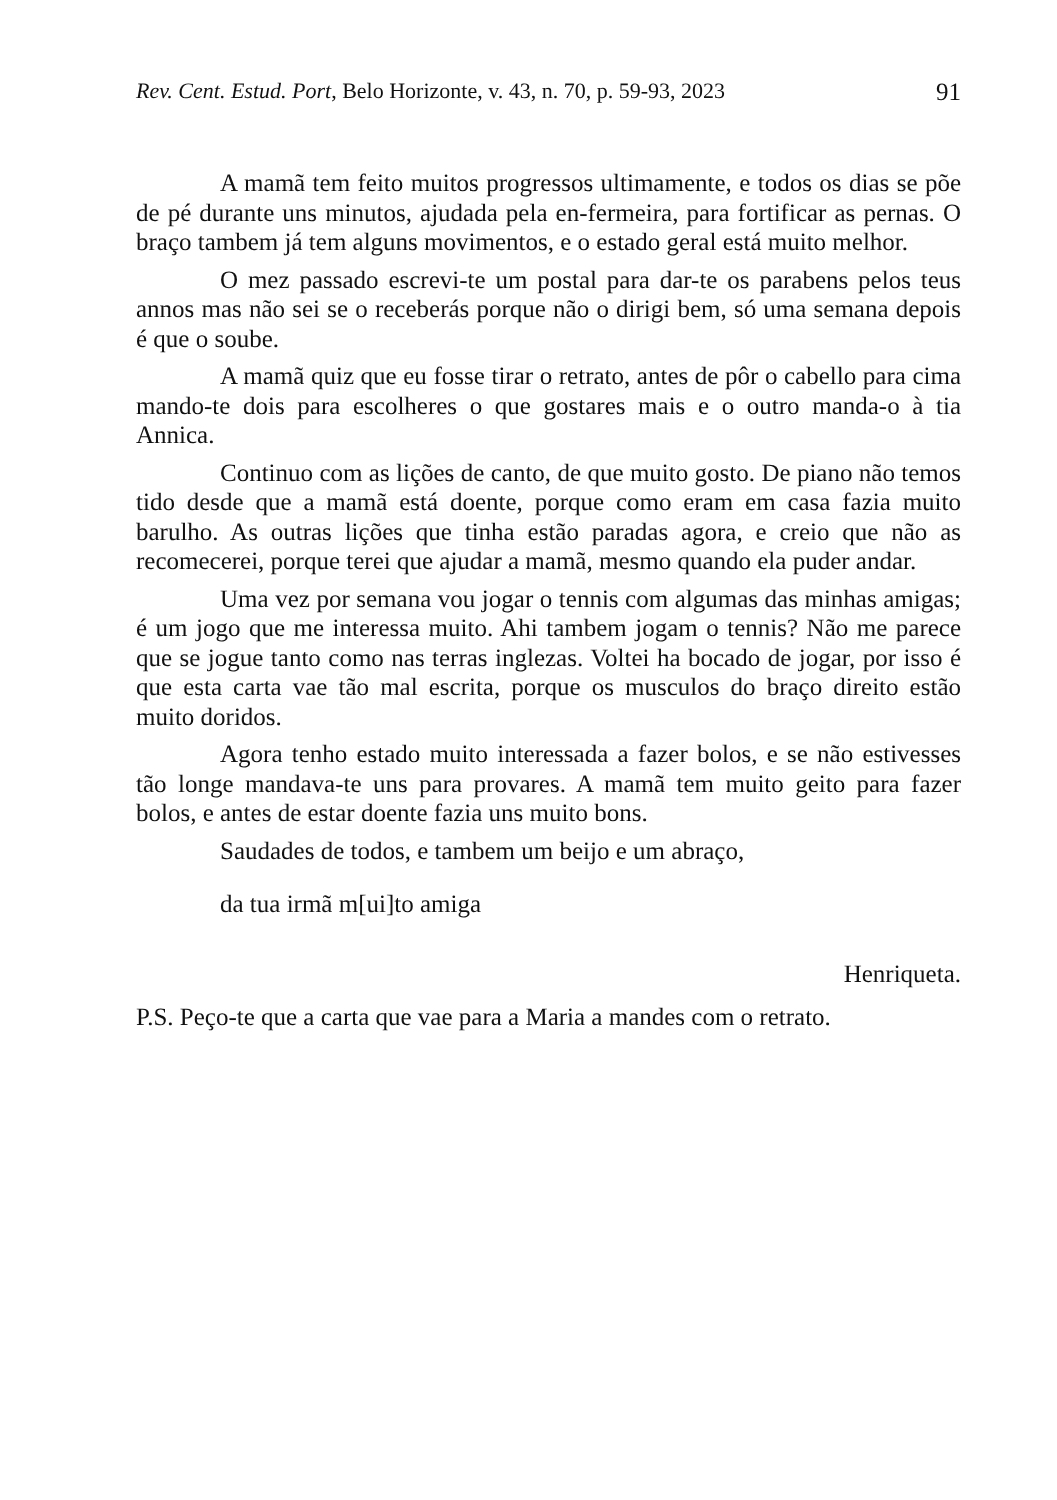Rev. Cent. Estud. Port, Belo Horizonte, v. 43, n. 70, p. 59-93, 2023 91
A mamã tem feito muitos progressos ultimamente, e todos os dias se põe de pé durante uns minutos, ajudada pela en-fermeira, para fortificar as pernas. O braço tambem já tem alguns movimentos, e o estado geral está muito melhor.
O mez passado escrevi-te um postal para dar-te os parabens pelos teus annos mas não sei se o receberás porque não o dirigi bem, só uma semana depois é que o soube.
A mamã quiz que eu fosse tirar o retrato, antes de pôr o cabello para cima mando-te dois para escolheres o que gostares mais e o outro manda-o à tia Annica.
Continuo com as lições de canto, de que muito gosto. De piano não temos tido desde que a mamã está doente, porque como eram em casa fazia muito barulho. As outras lições que tinha estão paradas agora, e creio que não as recomecerei, porque terei que ajudar a mamã, mesmo quando ela puder andar.
Uma vez por semana vou jogar o tennis com algumas das minhas amigas; é um jogo que me interessa muito. Ahi tambem jogam o tennis? Não me parece que se jogue tanto como nas terras inglezas. Voltei ha bocado de jogar, por isso é que esta carta vae tão mal escrita, porque os musculos do braço direito estão muito doridos.
Agora tenho estado muito interessada a fazer bolos, e se não estivesses tão longe mandava-te uns para provares. A mamã tem muito geito para fazer bolos, e antes de estar doente fazia uns muito bons.
Saudades de todos, e tambem um beijo e um abraço,
da tua irmã m[ui]to amiga
Henriqueta.
P.S. Peço-te que a carta que vae para a Maria a mandes com o retrato.